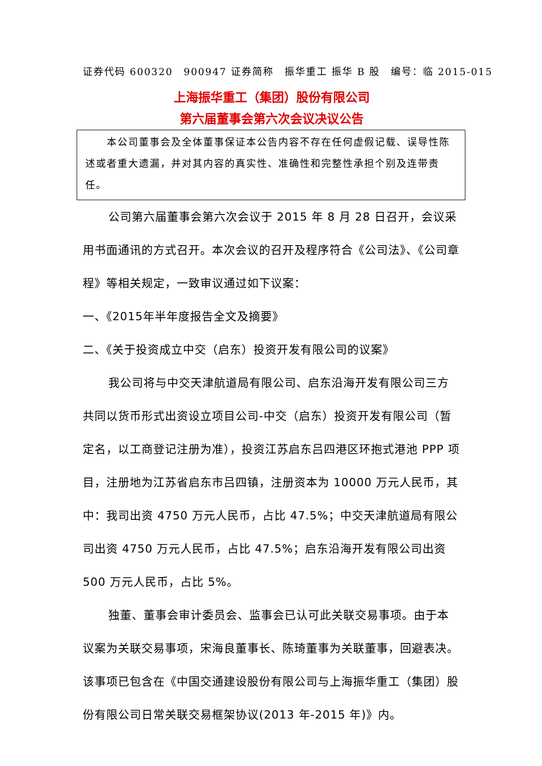证券代码 600320　900947 证券简称　振华重工 振华 B 股　编号：临 2015-015
上海振华重工（集团）股份有限公司
第六届董事会第六次会议决议公告
　　本公司董事会及全体董事保证本公告内容不存在任何虚假记载、误导性陈述或者重大遗漏，并对其内容的真实性、准确性和完整性承担个别及连带责任。
公司第六届董事会第六次会议于 2015 年 8 月 28 日召开，会议采用书面通讯的方式召开。本次会议的召开及程序符合《公司法》、《公司章程》等相关规定，一致审议通过如下议案：
一、《2015年半年度报告全文及摘要》
二、《关于投资成立中交（启东）投资开发有限公司的议案》
我公司将与中交天津航道局有限公司、启东沿海开发有限公司三方共同以货币形式出资设立项目公司-中交（启东）投资开发有限公司（暂定名，以工商登记注册为准），投资江苏启东吕四港区环抱式港池 PPP 项目，注册地为江苏省启东市吕四镇，注册资本为 10000 万元人民币，其中：我司出资 4750 万元人民币，占比 47.5%；中交天津航道局有限公司出资 4750 万元人民币，占比 47.5%；启东沿海开发有限公司出资 500 万元人民币，占比 5%。
独董、董事会审计委员会、监事会已认可此关联交易事项。由于本议案为关联交易事项，宋海良董事长、陈琦董事为关联董事，回避表决。该事项已包含在《中国交通建设股份有限公司与上海振华重工（集团）股份有限公司日常关联交易框架协议(2013 年-2015 年)》内。